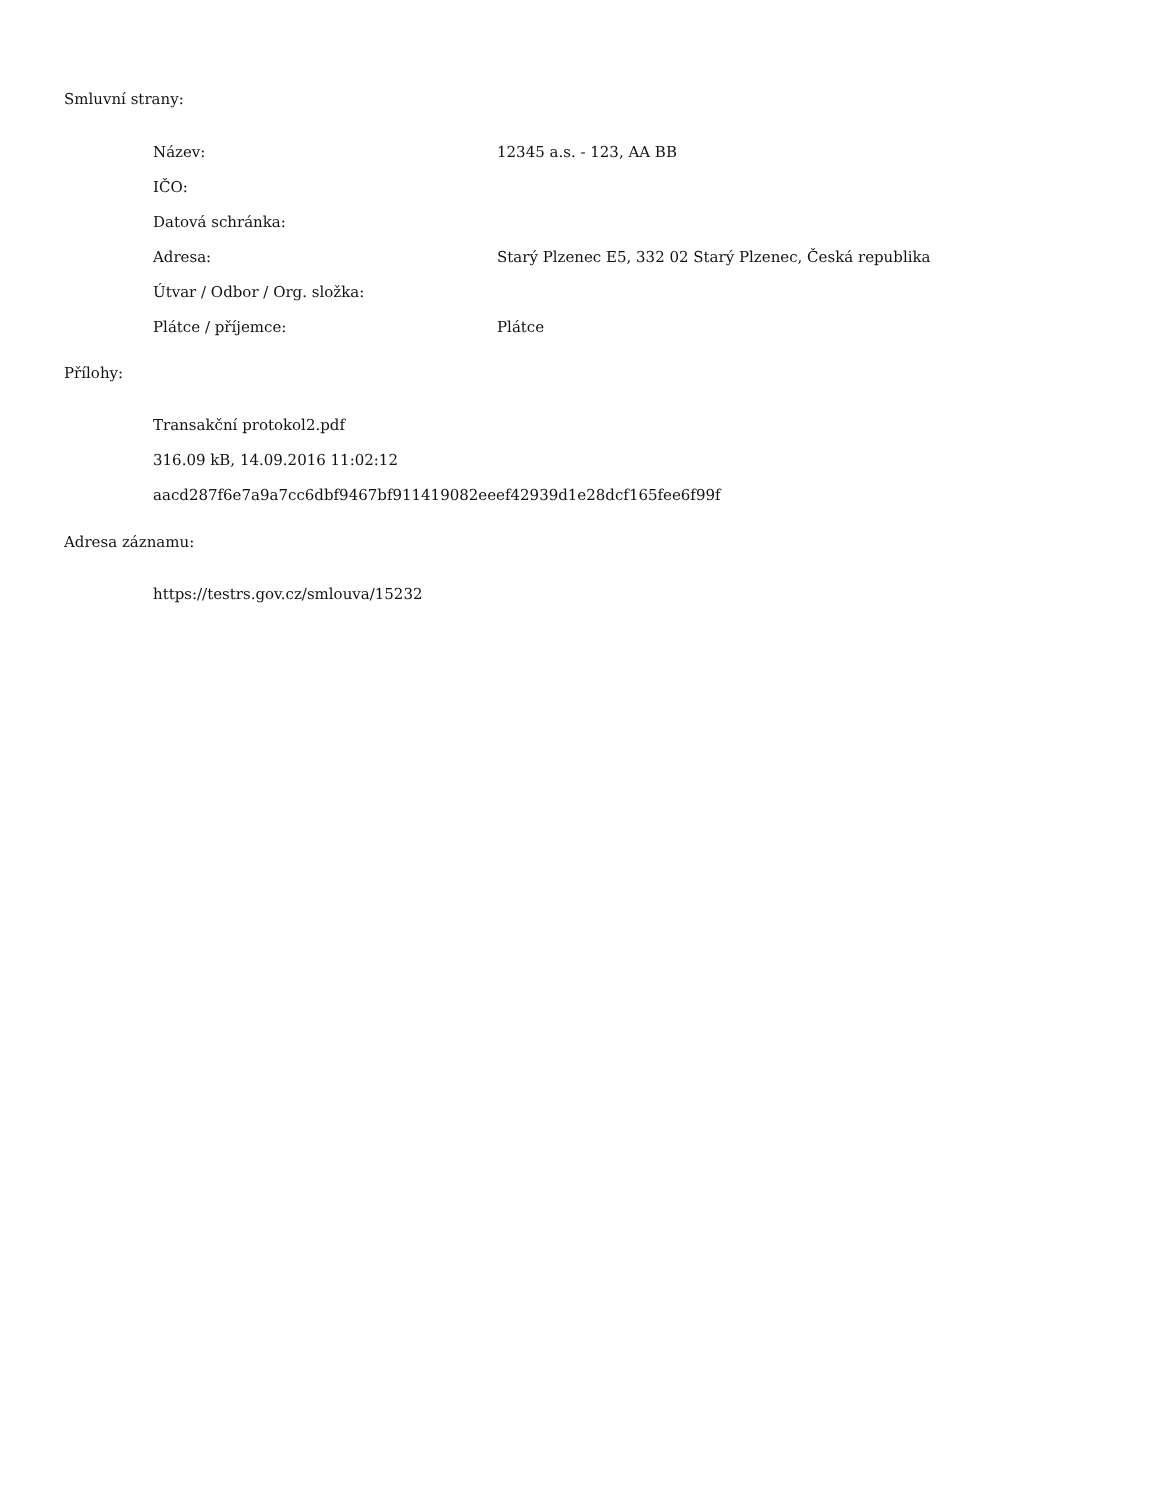Smluvní strany:
| Název: | 12345 a.s. - 123, AA BB |
| IČO: | |
| Datová schránka: | |
| Adresa: | Starý Plzenec E5, 332 02 Starý Plzenec, Česká republika |
| Útvar / Odbor / Org. složka: | |
| Plátce / příjemce: | Plátce |
Přílohy:
Transakční protokol2.pdf
316.09 kB, 14.09.2016 11:02:12
aacd287f6e7a9a7cc6dbf9467bf911419082eeef42939d1e28dcf165fee6f99f
Adresa záznamu:
https://testrs.gov.cz/smlouva/15232